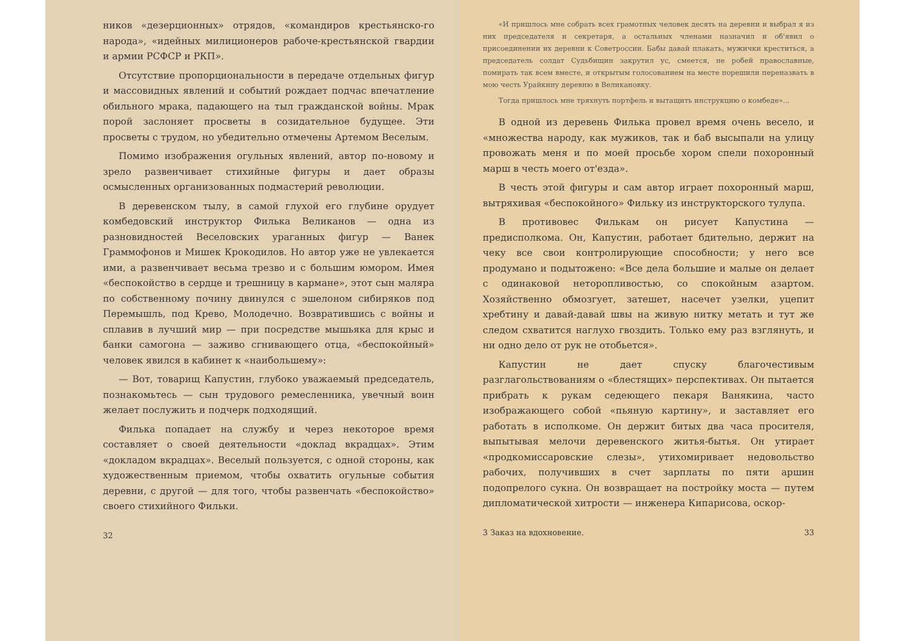ников «дезерционных» отрядов, «командиров крестьянско-го народа», «идейных милиционеров рабоче-крестьянской гвардии и армии РСФСР и РКП».
Отсутствие пропорциональности в передаче отдельных фигур и массовидных явлений и событий рождает подчас впечатление обильного мрака, падающего на тыл гражданской войны. Мрак порой заслоняет просветы в созидательное будущее. Эти просветы с трудом, но убедительно отмечены Артемом Веселым.
Помимо изображения огульных явлений, автор по-новому и зрело развенчивает стихийные фигуры и дает образы осмысленных организованных подмастерий революции.
В деревенском тылу, в самой глухой его глубине орудует комбедовский инструктор Филька Великанов — одна из разновидностей Веселовских ураганных фигур — Ванек Граммофонов и Мишек Крокодилов. Но автор уже не увлекается ими, а развенчивает весьма трезво и с большим юмором. Имея «беспокойство в сердце и трешницу в кармане», этот сын маляра по собственному почину двинулся с эшелоном сибиряков под Перемышль, под Крево, Молодечно. Возвратившись с войны и сплавив в лучший мир — при посредстве мышьяка для крыс и банки самогона — заживо сгнивающего отца, «беспокойный» человек явился в кабинет к «наибольшему»:
— Вот, товарищ Капустин, глубоко уважаемый председатель, познакомьтесь — сын трудового ремесленника, увечный воин желает послужить и подчерк подходящий.
Филька попадает на службу и через некоторое время составляет о своей деятельности «доклад вкрадцах». Этим «докладом вкрадцах». Веселый пользуется, с одной стороны, как художественным приемом, чтобы охватить огульные события деревни, с другой — для того, чтобы развенчать «беспокойство» своего стихийного Фильки.
32
«И пришлось мне собрать всех грамотных человек десять на деревни и выбрал я из них председателя и секретаря, а остальных членами назначил и об'явил о присоединении их деревни к Советроссии. Бабы давай плакать, мужички креститься, а председатель солдат Судьбищин закрутил ус, смеется, не робей православные, помирать так всем вместе, и открытым голосованием на месте порешили переназвать в мою честь Урайкину деревню в Великановку.
Тогда пришлось мне тряхнуть портфель и вытащить инструкцию о комбеде»...
В одной из деревень Филька провел время очень весело, и «множества народу, как мужиков, так и баб высыпали на улицу провожать меня и по моей просьбе хором спели похоронный марш в честь моего от'езда».
В честь этой фигуры и сам автор играет похоронный марш, вытряхивая «беспокойного» Фильку из инструкторского тулупа.
В противовес Филькам он рисует Капустина — предисполкома. Он, Капустин, работает бдительно, держит на чеку все свои контролирующие способности; у него все продумано и подытожено: «Все дела большие и малые он делает с одинаковой нетороплив­остью, со спокойным азартом. Хозяйственно обмозгует, затешет, насечет узелки, уцепит хребтину и давай-давай швы на живую нитку метать и тут же следом схватится наглухо гвоздить. Только ему раз взглянуть, и ни одно дело от рук не отобьется».
Капустин не дает спуску благочестивым разглагольствованиям о «блестящих» перспективах. Он пытается прибрать к рукам седеющего пекаря Ванякина, часто изображающего собой «пьяную картину», и заставляет его работать в исполкоме. Он держит битых два часа просителя, выпытывая мелочи деревенского житья-бытья. Он утирает «продкомиссаровские слезы», утихомиривает недовольство рабочих, получивших в счет зарплаты по пяти аршин подопрелого сукна. Он возвращает на постройку моста — путем дипломатической хитрости — инженера Кипарисова, оскор-
3 Заказ на вдохновение. 33